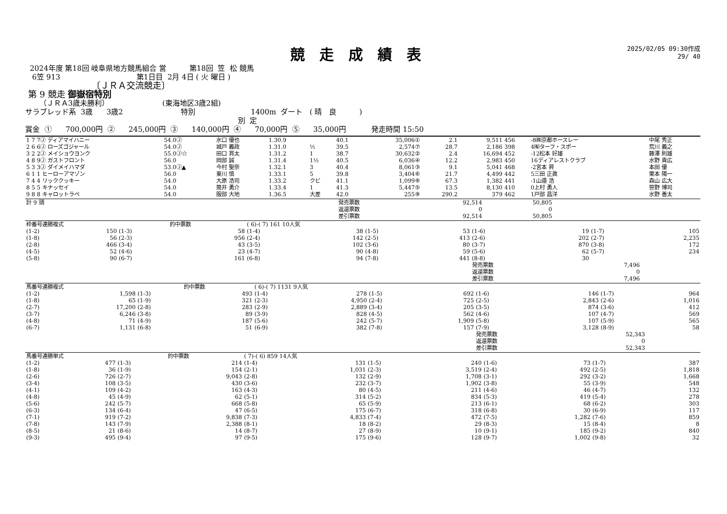競走成績表
2025/02/05 09:30作成
29/ 40
2024年度 第18回 岐阜県地方競馬組合 営 第18回 笠 松 競馬
6笠 913 第1日目 2月 4日 ( 火 曜日 )
〔ＪＲＡ交流競走〕
第 9 競走 御嶽宿特別
（ＪＲＡ3歳未勝利） (東海地区3歳2組)
サラブレッド系 3歳 3歳2 特別 1400m ダート ( 晴 良 )
別 定
賞金 ① 700,000円 ② 245,000円 ③ 140,000円 ④ 70,000円 ⑤ 35,000円 発走時間 15:50
| 1 7 7Ⓙ ディアマイハニー | 54.0Ⓙ | 水口 優也 | 1.30.9 | | 40.1 | 35,006① | 2.1 | 9,511 | 456 | -8㈱京都ホースレー | 中尾 秀正 |
| 2 6 6Ⓙ ローズゴジャール | 54.0Ⓙ | 城戸 義政 | 1.31.0 | ½ | 39.5 | 2,574⑦ | 28.7 | 2,186 | 398 | 4㈲ターフ・スポー | 荒川 義之 |
| 3 2 2Ⓙ メイショウヨンク | 55.0Ⓙ☆ | 田口 貫太 | 1.31.2 | 1 | 38.7 | 30,632② | 2.4 | 16,694 | 452 | -12松本 好雄 | 藤澤 則雄 |
| 4 8 9Ⓙ ガストフロント | 56.0 | 岡部 誠 | 1.31.4 | 1½ | 40.5 | 6,036④ | 12.2 | 2,983 | 450 | 16ディアレストクラブ | 水野 貴広 |
| 5 3 3Ⓙ ダイメイハマダ | 53.0Ⓙ▲ | 今村 聖奈 | 1.32.1 | 3 | 40.4 | 8,061③ | 9.1 | 5,041 | 468 | -2宮本 昇 | 本田 優 |
| 6 1 1 ヒーローアマゾン | 56.0 | 東川 慎 | 1.33.1 | 5 | 39.8 | 3,404⑥ | 21.7 | 4,499 | 442 | 5三田 正眞 | 栗本 陽一 |
| 7 4 4 リッククッキー | 54.0 | 大原 浩司 | 1.33.2 | クビ | 41.1 | 1,099⑧ | 67.3 | 1,382 | 441 | -1山邉 浩 | 森山 広大 |
| 8 5 5 キナッセイ | 54.0 | 筒井 勇介 | 1.33.4 | 1 | 41.3 | 5,447⑤ | 13.5 | 8,130 | 410 | 0上村 勇人 | 笹野 博司 |
| 9 8 8 キャロットラペ | 54.0 | 服部 大地 | 1.36.5 | 大差 | 42.0 | 255⑨ | 290.2 | 379 | 462 | 1戸部 昌洋 | 水野 善太 |
| 計 9 頭 | 発売票数 | 92,514 | 50,805 | |
| | 返還票数 | 0 | 0 | |
| | 差引票数 | 92,514 | 50,805 | |
| 枠番号連勝複式 | | | 的中票数 | ( 6)-( 7) 161 10人気 | | | | | | | |
| (1-2) | 150 | (1-3) | 58 | (1-4) | 38 | (1-5) | 53 | (1-6) | 19 | (1-7) | 105 |
| (1-8) | 56 | (2-3) | 956 | (2-4) | 142 | (2-5) | 413 | (2-6) | 202 | (2-7) | 2,235 |
| (2-8) | 466 | (3-4) | 43 | (3-5) | 102 | (3-6) | 80 | (3-7) | 870 | (3-8) | 172 |
| (4-5) | 52 | (4-6) | 23 | (4-7) | 90 | (4-8) | 59 | (5-6) | 62 | (5-7) | 234 |
| (5-8) | 90 | (6-7) | 161 | (6-8) | 94 | (7-8) | 441 | (8-8) | 30 | | |
| | | | | | | | | 発売票数 | 7,496 | | |
| | | | | | | | | 返還票数 | 0 | | |
| | | | | | | | | 差引票数 | 7,496 | | |
| 馬番号連勝複式 | | | 的中票数 | ( 6)-( 7) 1131 9人気 | | | | | | | |
| (1-2) | 1,598 | (1-3) | 493 | (1-4) | 278 | (1-5) | 692 | (1-6) | 146 | (1-7) | 964 |
| (1-8) | 65 | (1-9) | 321 | (2-3) | 4,950 | (2-4) | 725 | (2-5) | 2,843 | (2-6) | 1,016 |
| (2-7) | 17,200 | (2-8) | 283 | (2-9) | 2,889 | (3-4) | 205 | (3-5) | 874 | (3-6) | 412 |
| (3-7) | 6,246 | (3-8) | 89 | (3-9) | 828 | (4-5) | 562 | (4-6) | 107 | (4-7) | 569 |
| (4-8) | 71 | (4-9) | 187 | (5-6) | 242 | (5-7) | 1,909 | (5-8) | 107 | (5-9) | 565 |
| (6-7) | 1,131 | (6-8) | 51 | (6-9) | 382 | (7-8) | 157 | (7-9) | 3,128 | (8-9) | 58 |
| | | | | | | | | 発売票数 | 52,343 | | |
| | | | | | | | | 返還票数 | 0 | | |
| | | | | | | | | 差引票数 | 52,343 | | |
| 馬番号連勝単式 | | | 的中票数 | ( 7)-( 6) 859 14人気 | | | | | | | |
| (1-2) | 477 | (1-3) | 214 | (1-4) | 131 | (1-5) | 240 | (1-6) | 73 | (1-7) | 387 |
| (1-8) | 36 | (1-9) | 154 | (2-1) | 1,031 | (2-3) | 3,519 | (2-4) | 492 | (2-5) | 1,818 |
| (2-6) | 726 | (2-7) | 9,043 | (2-8) | 132 | (2-9) | 1,708 | (3-1) | 292 | (3-2) | 1,668 |
| (3-4) | 108 | (3-5) | 430 | (3-6) | 232 | (3-7) | 1,902 | (3-8) | 55 | (3-9) | 548 |
| (4-1) | 109 | (4-2) | 163 | (4-3) | 80 | (4-5) | 211 | (4-6) | 46 | (4-7) | 132 |
| (4-8) | 45 | (4-9) | 62 | (5-1) | 314 | (5-2) | 834 | (5-3) | 419 | (5-4) | 278 |
| (5-6) | 242 | (5-7) | 668 | (5-8) | 65 | (5-9) | 213 | (6-1) | 68 | (6-2) | 303 |
| (6-3) | 134 | (6-4) | 47 | (6-5) | 175 | (6-7) | 318 | (6-8) | 30 | (6-9) | 117 |
| (7-1) | 919 | (7-2) | 9,838 | (7-3) | 4,833 | (7-4) | 472 | (7-5) | 1,282 | (7-6) | 859 |
| (7-8) | 143 | (7-9) | 2,388 | (8-1) | 18 | (8-2) | 29 | (8-3) | 15 | (8-4) | 8 |
| (8-5) | 21 | (8-6) | 14 | (8-7) | 27 | (8-9) | 10 | (9-1) | 185 | (9-2) | 840 |
| (9-3) | 495 | (9-4) | 97 | (9-5) | 175 | (9-6) | 128 | (9-7) | 1,002 | (9-8) | 32 |